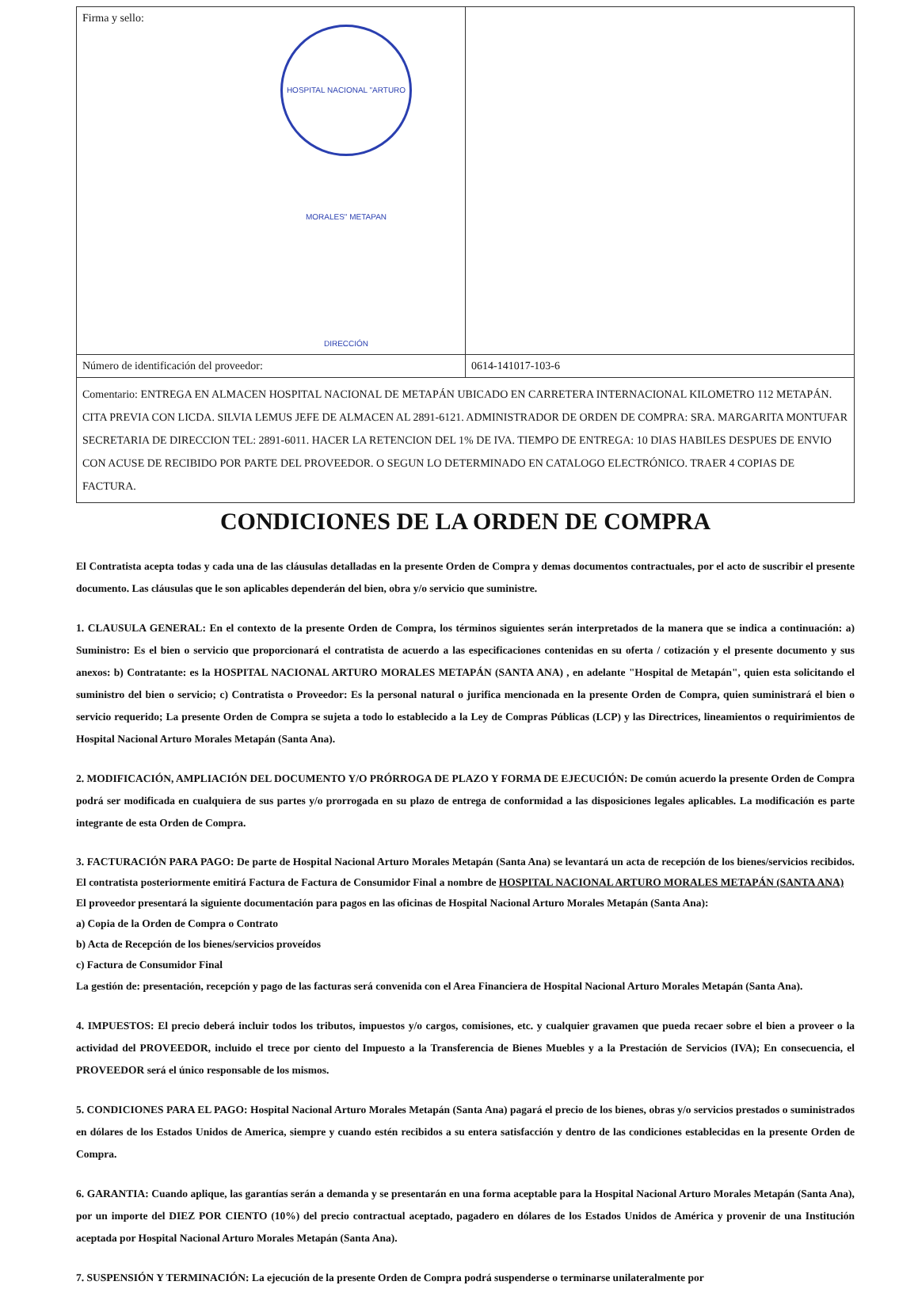| Firma y sello: HOSPITAL NACIONAL "ARTURO MORALES" METAPAN DIRECCIÓN | |
| Número de identificación del proveedor: | 0614-141017-103-6 |
| Comentario: ENTREGA EN ALMACEN HOSPITAL NACIONAL DE METAPÁN UBICADO EN CARRETERA INTERNACIONAL KILOMETRO 112 METAPÁN. CITA PREVIA CON LICDA. SILVIA LEMUS JEFE DE ALMACEN AL 2891-6121. ADMINISTRADOR DE ORDEN DE COMPRA: SRA. MARGARITA MONTUFAR SECRETARIA DE DIRECCION TEL: 2891-6011. HACER LA RETENCION DEL 1% DE IVA. TIEMPO DE ENTREGA: 10 DIAS HABILES DESPUES DE ENVIO CON ACUSE DE RECIBIDO POR PARTE DEL PROVEEDOR. O SEGUN LO DETERMINADO EN CATALOGO ELECTRÓNICO. TRAER 4 COPIAS DE FACTURA. | |
CONDICIONES DE LA ORDEN DE COMPRA
El Contratista acepta todas y cada una de las cláusulas detalladas en la presente Orden de Compra y demas documentos contractuales, por el acto de suscribir el presente documento. Las cláusulas que le son aplicables dependerán del bien, obra y/o servicio que suministre.
1. CLAUSULA GENERAL: En el contexto de la presente Orden de Compra, los términos siguientes serán interpretados de la manera que se indica a continuación: a) Suministro: Es el bien o servicio que proporcionará el contratista de acuerdo a las especificaciones contenidas en su oferta / cotización y el presente documento y sus anexos: b) Contratante: es la HOSPITAL NACIONAL ARTURO MORALES METAPÁN (SANTA ANA) , en adelante "Hospital de Metapán", quien esta solicitando el suministro del bien o servicio; c) Contratista o Proveedor: Es la personal natural o jurifica mencionada en la presente Orden de Compra, quien suministrará el bien o servicio requerido; La presente Orden de Compra se sujeta a todo lo establecido a la Ley de Compras Públicas (LCP) y las Directrices, lineamientos o requirimientos de Hospital Nacional Arturo Morales Metapán (Santa Ana).
2. MODIFICACIÓN, AMPLIACIÓN DEL DOCUMENTO Y/O PRÓRROGA DE PLAZO Y FORMA DE EJECUCIÓN: De común acuerdo la presente Orden de Compra podrá ser modificada en cualquiera de sus partes y/o prorrogada en su plazo de entrega de conformidad a las disposiciones legales aplicables. La modificación es parte integrante de esta Orden de Compra.
3. FACTURACIÓN PARA PAGO: De parte de Hospital Nacional Arturo Morales Metapán (Santa Ana) se levantará un acta de recepción de los bienes/servicios recibidos. El contratista posteriormente emitirá Factura de Factura de Consumidor Final a nombre de HOSPITAL NACIONAL ARTURO MORALES METAPÁN (SANTA ANA)
El proveedor presentará la siguiente documentación para pagos en las oficinas de Hospital Nacional Arturo Morales Metapán (Santa Ana):
a) Copia de la Orden de Compra o Contrato
b) Acta de Recepción de los bienes/servicios proveídos
c) Factura de Consumidor Final
La gestión de: presentación, recepción y pago de las facturas será convenida con el Area Financiera de Hospital Nacional Arturo Morales Metapán (Santa Ana).
4. IMPUESTOS: El precio deberá incluir todos los tributos, impuestos y/o cargos, comisiones, etc. y cualquier gravamen que pueda recaer sobre el bien a proveer o la actividad del PROVEEDOR, incluido el trece por ciento del Impuesto a la Transferencia de Bienes Muebles y a la Prestación de Servicios (IVA); En consecuencia, el PROVEEDOR será el único responsable de los mismos.
5. CONDICIONES PARA EL PAGO: Hospital Nacional Arturo Morales Metapán (Santa Ana) pagará el precio de los bienes, obras y/o servicios prestados o suministrados en dólares de los Estados Unidos de America, siempre y cuando estén recibidos a su entera satisfacción y dentro de las condiciones establecidas en la presente Orden de Compra.
6. GARANTIA: Cuando aplique, las garantías serán a demanda y se presentarán en una forma aceptable para la Hospital Nacional Arturo Morales Metapán (Santa Ana), por un importe del DIEZ POR CIENTO (10%) del precio contractual aceptado, pagadero en dólares de los Estados Unidos de América y provenir de una Institución aceptada por Hospital Nacional Arturo Morales Metapán (Santa Ana).
7. SUSPENSIÓN Y TERMINACIÓN: La ejecución de la presente Orden de Compra podrá suspenderse o terminarse unilateralmente por